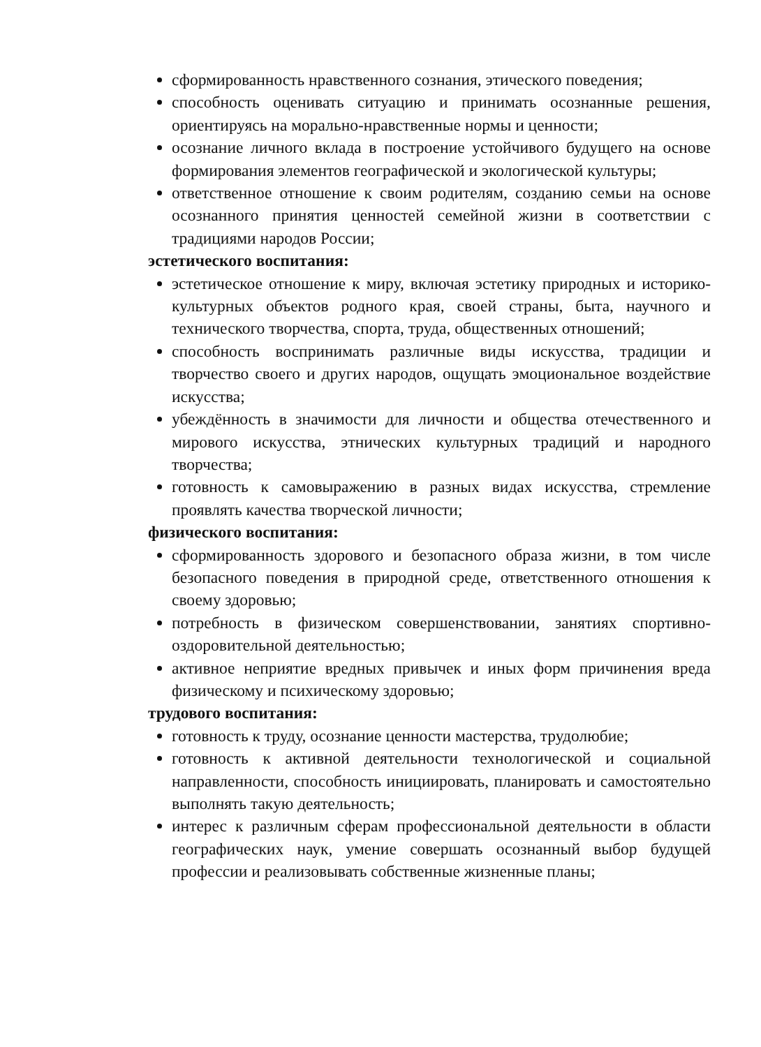сформированность нравственного сознания, этического поведения;
способность оценивать ситуацию и принимать осознанные решения, ориентируясь на морально-нравственные нормы и ценности;
осознание личного вклада в построение устойчивого будущего на основе формирования элементов географической и экологической культуры;
ответственное отношение к своим родителям, созданию семьи на основе осознанного принятия ценностей семейной жизни в соответствии с традициями народов России;
эстетического воспитания:
эстетическое отношение к миру, включая эстетику природных и историко-культурных объектов родного края, своей страны, быта, научного и технического творчества, спорта, труда, общественных отношений;
способность воспринимать различные виды искусства, традиции и творчество своего и других народов, ощущать эмоциональное воздействие искусства;
убеждённость в значимости для личности и общества отечественного и мирового искусства, этнических культурных традиций и народного творчества;
готовность к самовыражению в разных видах искусства, стремление проявлять качества творческой личности;
физического воспитания:
сформированность здорового и безопасного образа жизни, в том числе безопасного поведения в природной среде, ответственного отношения к своему здоровью;
потребность в физическом совершенствовании, занятиях спортивно-оздоровительной деятельностью;
активное неприятие вредных привычек и иных форм причинения вреда физическому и психическому здоровью;
трудового воспитания:
готовность к труду, осознание ценности мастерства, трудолюбие;
готовность к активной деятельности технологической и социальной направленности, способность инициировать, планировать и самостоятельно выполнять такую деятельность;
интерес к различным сферам профессиональной деятельности в области географических наук, умение совершать осознанный выбор будущей профессии и реализовывать собственные жизненные планы;